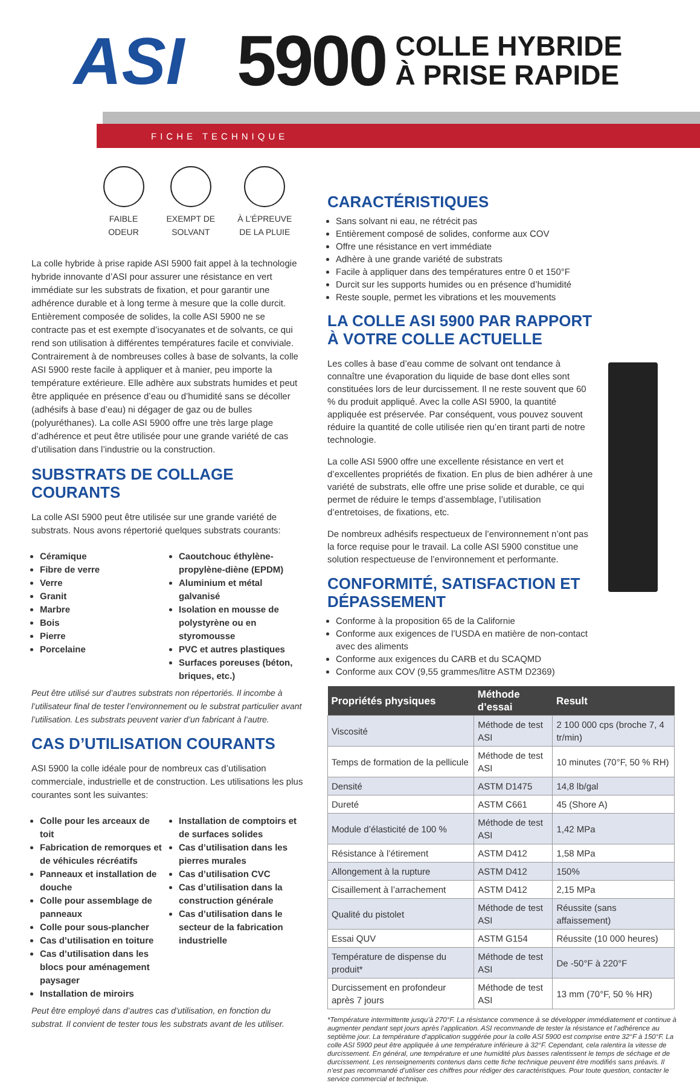ASI 5900
COLLE HYBRIDE
À PRISE RAPIDE
FICHE TECHNIQUE
FAIBLE
ODEUR
EXEMPT DE
SOLVANT
À L’ÉPREUVE
DE LA PLUIE
La colle hybride à prise rapide ASI 5900 fait appel à la technologie hybride innovante d’ASI pour assurer une résistance en vert immédiate sur les substrats de fixation, et pour garantir une adhérence durable et à long terme à mesure que la colle durcit. Entièrement composée de solides, la colle ASI 5900 ne se contracte pas et est exempte d’isocyanates et de solvants, ce qui rend son utilisation à différentes températures facile et conviviale. Contrairement à de nombreuses colles à base de solvants, la colle ASI 5900 reste facile à appliquer et à manier, peu importe la température extérieure. Elle adhère aux substrats humides et peut être appliquée en présence d’eau ou d’humidité sans se décoller (adhésifs à base d’eau) ni dégager de gaz ou de bulles (polyuréthanes). La colle ASI 5900 offre une très large plage d’adhérence et peut être utilisée pour une grande variété de cas d’utilisation dans l’industrie ou la construction.
SUBSTRATS DE COLLAGE COURANTS
La colle ASI 5900 peut être utilisée sur une grande variété de substrats. Nous avons répertorié quelques substrats courants:
Céramique
Fibre de verre
Verre
Granit
Marbre
Bois
Pierre
Porcelaine
Caoutchouc éthylène-propylène-diène (EPDM)
Aluminium et métal galvanisé
Isolation en mousse de polystyrène ou en styromousse
PVC et autres plastiques
Surfaces poreuses (béton, briques, etc.)
Peut être utilisé sur d’autres substrats non répertoriés. Il incombe à l’utilisateur final de tester l’environnement ou le substrat particulier avant l’utilisation. Les substrats peuvent varier d’un fabricant à l’autre.
CAS D’UTILISATION COURANTS
ASI 5900 la colle idéale pour de nombreux cas d’utilisation commerciale, industrielle et de construction. Les utilisations les plus courantes sont les suivantes:
Colle pour les arceaux de toit
Fabrication de remorques et de véhicules récréatifs
Panneaux et installation de douche
Colle pour assemblage de panneaux
Colle pour sous-plancher
Cas d’utilisation en toiture
Cas d’utilisation dans les blocs pour aménagement paysager
Installation de miroirs
Installation de comptoirs et de surfaces solides
Cas d’utilisation dans les pierres murales
Cas d’utilisation CVC
Cas d’utilisation dans la construction générale
Cas d’utilisation dans le secteur de la fabrication industrielle
Peut être employé dans d’autres cas d’utilisation, en fonction du substrat. Il convient de tester tous les substrats avant de les utiliser.
CARACTÉRISTIQUES
Sans solvant ni eau, ne rétrécit pas
Entièrement composé de solides, conforme aux COV
Offre une résistance en vert immédiate
Adhère à une grande variété de substrats
Facile à appliquer dans des températures entre 0 et 150°F
Durcit sur les supports humides ou en présence d’humidité
Reste souple, permet les vibrations et les mouvements
LA COLLE ASI 5900 PAR RAPPORT À VOTRE COLLE ACTUELLE
Les colles à base d’eau comme de solvant ont tendance à connaître une évaporation du liquide de base dont elles sont constituées lors de leur durcissement. Il ne reste souvent que 60 % du produit appliqué. Avec la colle ASI 5900, la quantité appliquée est préservée. Par conséquent, vous pouvez souvent réduire la quantité de colle utilisée rien qu’en tirant parti de notre technologie.
La colle ASI 5900 offre une excellente résistance en vert et d’excellentes propriétés de fixation. En plus de bien adhérer à une variété de substrats, elle offre une prise solide et durable, ce qui permet de réduire le temps d’assemblage, l’utilisation d’entretoises, de fixations, etc.
De nombreux adhésifs respectueux de l’environnement n’ont pas la force requise pour le travail. La colle ASI 5900 constitue une solution respectueuse de l’environnement et performante.
CONFORMITÉ, SATISFACTION ET DÉPASSEMENT
Conforme à la proposition 65 de la Californie
Conforme aux exigences de l’USDA en matière de non-contact avec des aliments
Conforme aux exigences du CARB et du SCAQMD
Conforme aux COV (9,55 grammes/litre ASTM D2369)
| Propriétés physiques | Méthode d’essai | Result |
| --- | --- | --- |
| Viscosité | Méthode de test ASI | 2 100 000 cps (broche 7, 4 tr/min) |
| Temps de formation de la pellicule | Méthode de test ASI | 10 minutes (70°F, 50 % RH) |
| Densité | ASTM D1475 | 14,8 lb/gal |
| Dureté | ASTM C661 | 45 (Shore A) |
| Module d’élasticité de 100 % | Méthode de test ASI | 1,42 MPa |
| Résistance à l’étirement | ASTM D412 | 1,58 MPa |
| Allongement à la rupture | ASTM D412 | 150% |
| Cisaillement à l’arrachement | ASTM D412 | 2,15 MPa |
| Qualité du pistolet | Méthode de test ASI | Réussite (sans affaissement) |
| Essai QUV | ASTM G154 | Réussite (10 000 heures) |
| Température de dispense du produit* | Méthode de test ASI | De -50°F à 220°F |
| Durcissement en profondeur après 7 jours | Méthode de test ASI | 13 mm (70°F, 50 % HR) |
*Température intermittente jusqu’à 270°F. La résistance commence à se développer immédiatement et continue à augmenter pendant sept jours après l’application. ASI recommande de tester la résistance et l’adhérence au septième jour. La température d’application suggérée pour la colle ASI 5900 est comprise entre 32°F à 150°F. La colle ASI 5900 peut être appliquée à une température inférieure à 32°F. Cependant, cela ralentira la vitesse de durcissement. En général, une température et une humidité plus basses ralentissent le temps de séchage et de durcissement. Les renseignements contenus dans cette fiche technique peuvent être modifiés sans préavis. Il n’est pas recommandé d’utiliser ces chiffres pour rédiger des caractéristiques. Pour toute question, contacter le service commercial et technique.